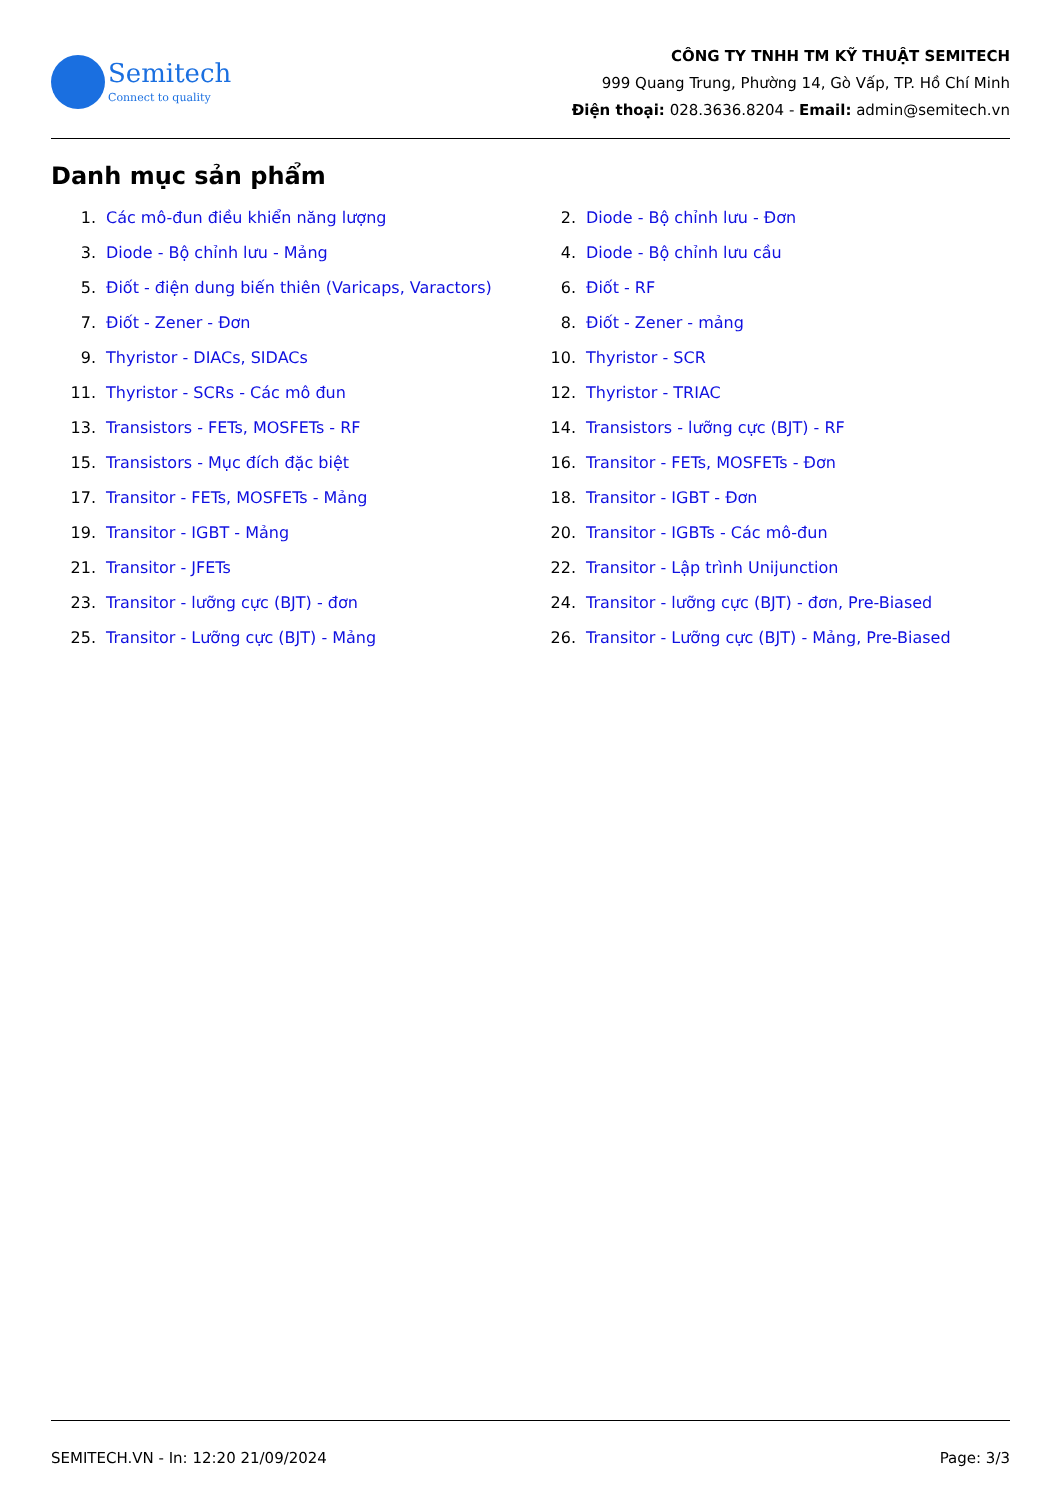Semitech
Connect to quality
CÔNG TY TNHH TM KỸ THUẬT SEMITECH
999 Quang Trung, Phường 14, Gò Vấp, TP. Hồ Chí Minh
Điện thoại: 028.3636.8204 - Email: admin@semitech.vn
Danh mục sản phẩm
1. Các mô-đun điều khiển năng lượng
2. Diode - Bộ chỉnh lưu - Đơn
3. Diode - Bộ chỉnh lưu - Mảng
4. Diode - Bộ chỉnh lưu cầu
5. Điốt - điện dung biến thiên (Varicaps, Varactors)
6. Điốt - RF
7. Điốt - Zener - Đơn
8. Điốt - Zener - mảng
9. Thyristor - DIACs, SIDACs
10. Thyristor - SCR
11. Thyristor - SCRs - Các mô đun
12. Thyristor - TRIAC
13. Transistors - FETs, MOSFETs - RF
14. Transistors - lưỡng cực (BJT) - RF
15. Transistors - Mục đích đặc biệt
16. Transitor - FETs, MOSFETs - Đơn
17. Transitor - FETs, MOSFETs - Mảng
18. Transitor - IGBT - Đơn
19. Transitor - IGBT - Mảng
20. Transitor - IGBTs - Các mô-đun
21. Transitor - JFETs
22. Transitor - Lập trình Unijunction
23. Transitor - lưỡng cực (BJT) - đơn
24. Transitor - lưỡng cực (BJT) - đơn, Pre-Biased
25. Transitor - Lưỡng cực (BJT) - Mảng
26. Transitor - Lưỡng cực (BJT) - Mảng, Pre-Biased
SEMITECH.VN - In: 12:20 21/09/2024 Page: 3/3